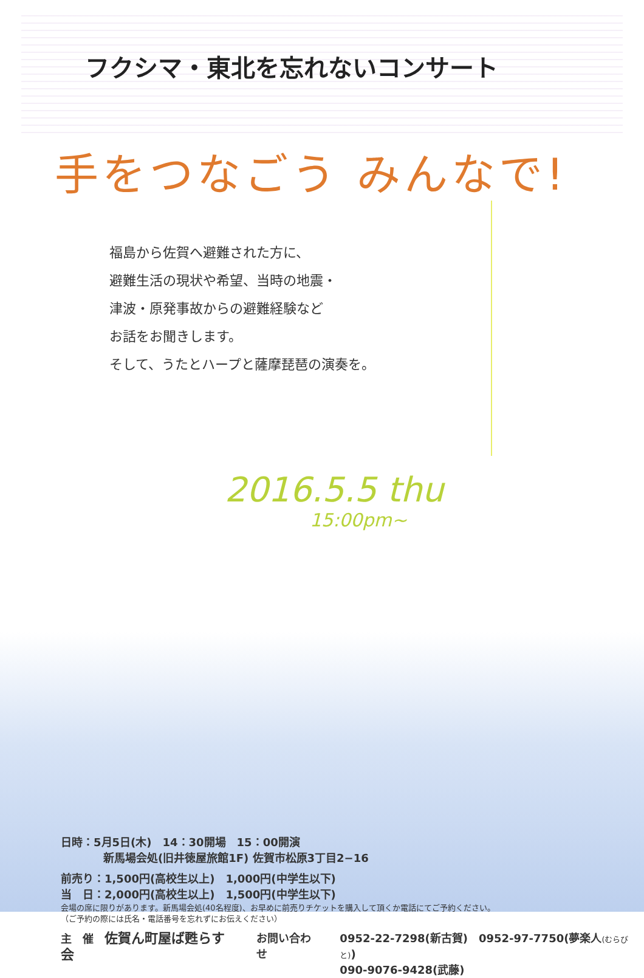フクシマ・東北を忘れないコンサート
手をつなごう みんなで!
福島から佐賀へ避難された方に、
避難生活の現状や希望、当時の地震・
津波・原発事故からの避難経験など
お話をお聞きします。
そして、うたとハープと薩摩琵琶の演奏を。
2016.5.5 thu
15:00pm~
日時：5月5日(木)　14：30開場　15：00開演
新馬場会処(旧井徳屋旅館1F) 佐賀市松原3丁目2−16
前売り：1,500円(高校生以上)　1,000円(中学生以下)
当　日：2,000円(高校生以上)　1,500円(中学生以下)
会場の席に限りがあります。新馬場会処(40名程度)、お早めに前売りチケットを購入して頂くか電話にてご予約ください。
（ご予約の際には氏名・電話番号を忘れずにお伝えください）
主　催　佐賀ん町屋ば甦らす会 お問い合わせ 0952-22-7298(新古賀)　0952-97-7750(夢楽人(むらびと))
090-9076-9428(武藤)